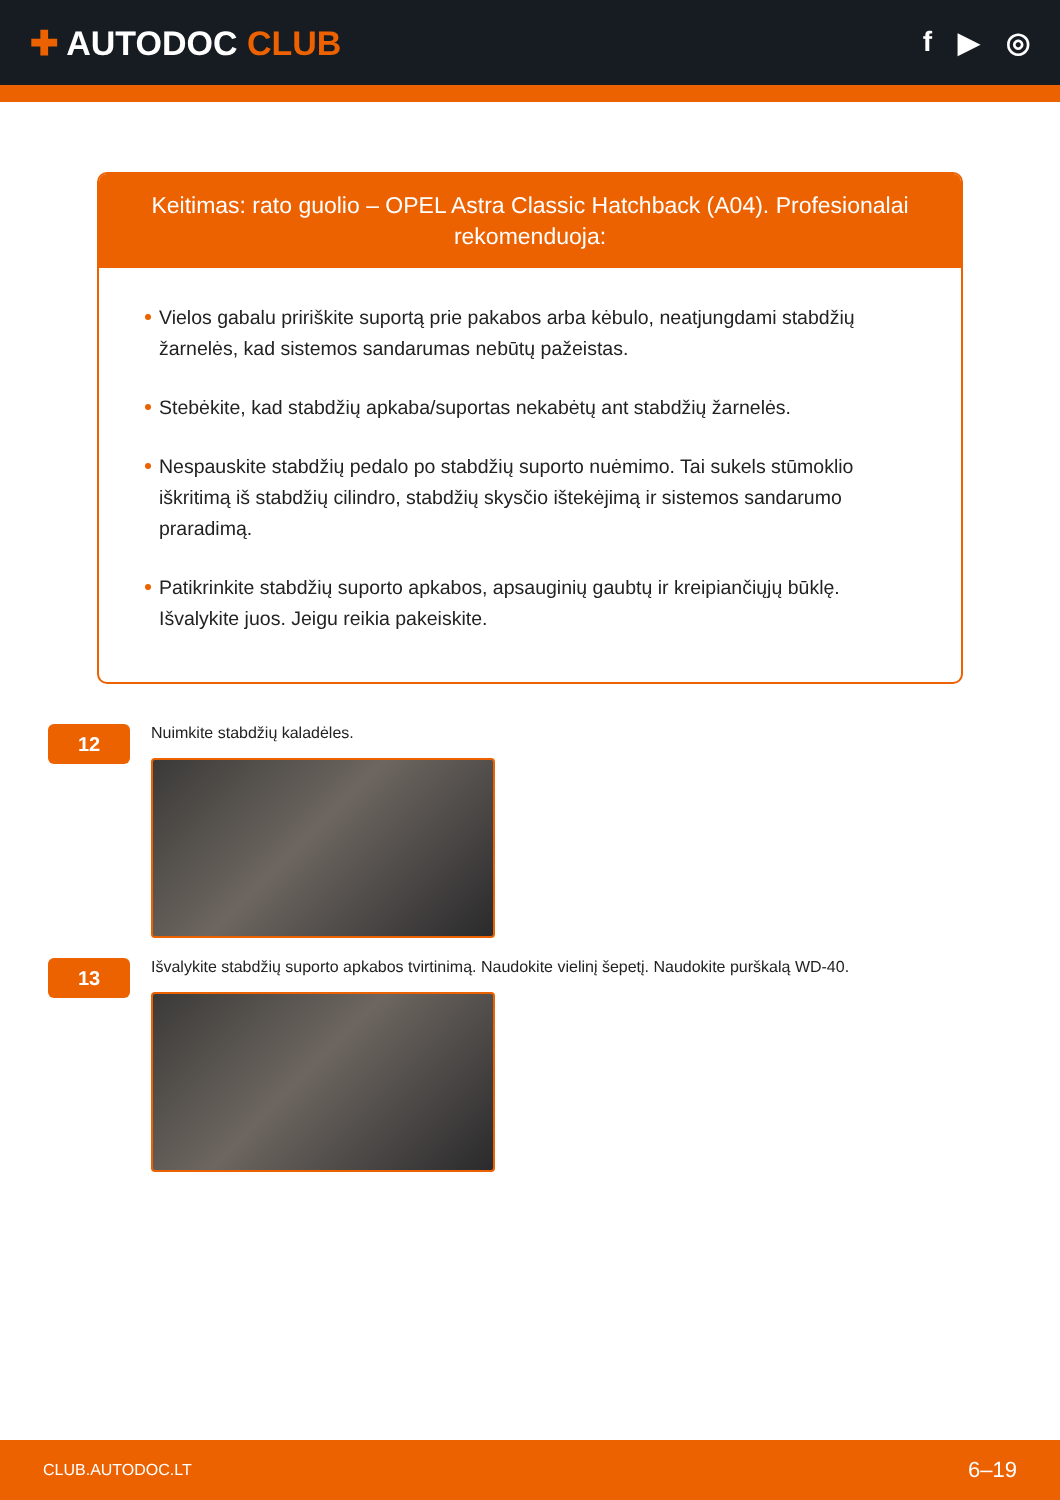✚ AUTODOC CLUB
f ▶ ◎
Keitimas: rato guolio – OPEL Astra Classic Hatchback (A04). Profesionalai rekomenduoja:
Vielos gabalu pririškite suportą prie pakabos arba kėbulo, neatjungdami stabdžių žarnelės, kad sistemos sandarumas nebūtų pažeistas.
Stebėkite, kad stabdžių apkaba/suportas nekabėtų ant stabdžių žarnelės.
Nespauskite stabdžių pedalo po stabdžių suporto nuėmimo. Tai sukels stūmoklio iškritimą iš stabdžių cilindro, stabdžių skysčio ištekėjimą ir sistemos sandarumo praradimą.
Patikrinkite stabdžių suporto apkabos, apsauginių gaubtų ir kreipiančiųjų būklę. Išvalykite juos. Jeigu reikia pakeiskite.
12
Nuimkite stabdžių kaladėles.
13
Išvalykite stabdžių suporto apkabos tvirtinimą. Naudokite vielinį šepetį. Naudokite purškalą WD-40.
CLUB.AUTODOC.LT 6–19